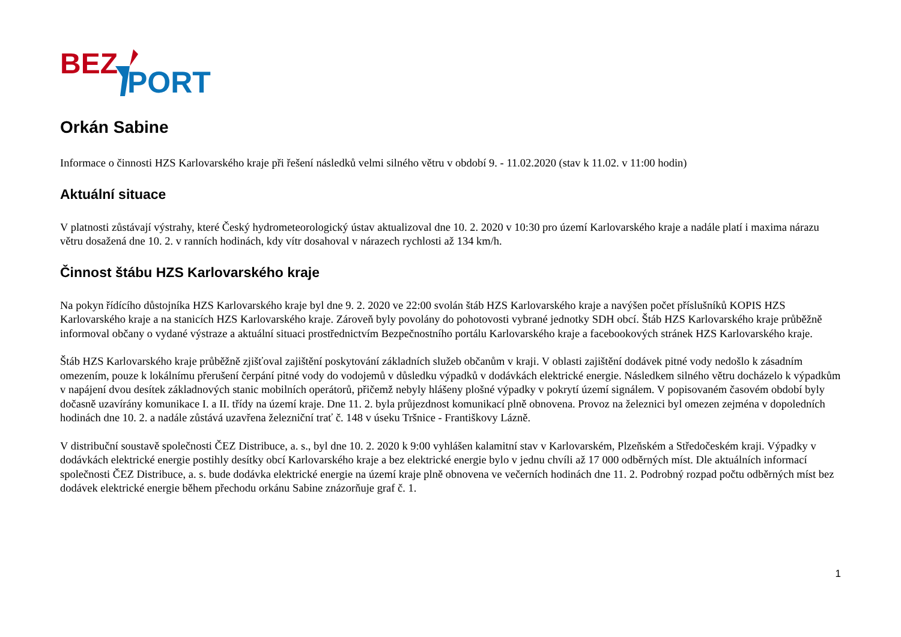BEZ
PORT
Orkán Sabine
Informace o činnosti HZS Karlovarského kraje při řešení následků velmi silného větru v období 9. - 11.02.2020 (stav k 11.02. v 11:00 hodin)
Aktuální situace
V platnosti zůstávají výstrahy, které Český hydrometeorologický ústav aktualizoval dne 10. 2. 2020 v 10:30 pro území Karlovarského kraje a nadále platí i maxima nárazu větru dosažená dne 10. 2. v ranních hodinách, kdy vítr dosahoval v nárazech rychlosti až 134 km/h.
Činnost štábu HZS Karlovarského kraje
Na pokyn řídícího důstojníka HZS Karlovarského kraje byl dne 9. 2. 2020 ve 22:00 svolán štáb HZS Karlovarského kraje a navýšen počet příslušníků KOPIS HZS Karlovarského kraje a na stanicích HZS Karlovarského kraje. Zároveň byly povolány do pohotovosti vybrané jednotky SDH obcí. Štáb HZS Karlovarského kraje průběžně informoval občany o vydané výstraze a aktuální situaci prostřednictvím Bezpečnostního portálu Karlovarského kraje a facebookových stránek HZS Karlovarského kraje.
Štáb HZS Karlovarského kraje průběžně zjišťoval zajištění poskytování základních služeb občanům v kraji. V oblasti zajištění dodávek pitné vody nedošlo k zásadním omezením, pouze k lokálnímu přerušení čerpání pitné vody do vodojemů v důsledku výpadků v dodávkách elektrické energie. Následkem silného větru docházelo k výpadkům v napájení dvou desítek základnových stanic mobilních operátorů, přičemž nebyly hlášeny plošné výpadky v pokrytí území signálem. V popisovaném časovém období byly dočasně uzavírány komunikace I. a II. třídy na území kraje. Dne 11. 2. byla průjezdnost komunikací plně obnovena. Provoz na železnici byl omezen zejména v dopoledních hodinách dne 10. 2. a nadále zůstává uzavřena železniční trať č. 148 v úseku Tršnice - Františkovy Lázně.
V distribuční soustavě společnosti ČEZ Distribuce, a. s., byl dne 10. 2. 2020 k 9:00 vyhlášen kalamitní stav v Karlovarském, Plzeňském a Středočeském kraji. Výpadky v dodávkách elektrické energie postihly desítky obcí Karlovarského kraje a bez elektrické energie bylo v jednu chvíli až 17 000 odběrných míst. Dle aktuálních informací společnosti ČEZ Distribuce, a. s. bude dodávka elektrické energie na území kraje plně obnovena ve večerních hodinách dne 11. 2. Podrobný rozpad počtu odběrných míst bez dodávek elektrické energie během přechodu orkánu Sabine znázorňuje graf č. 1.
1